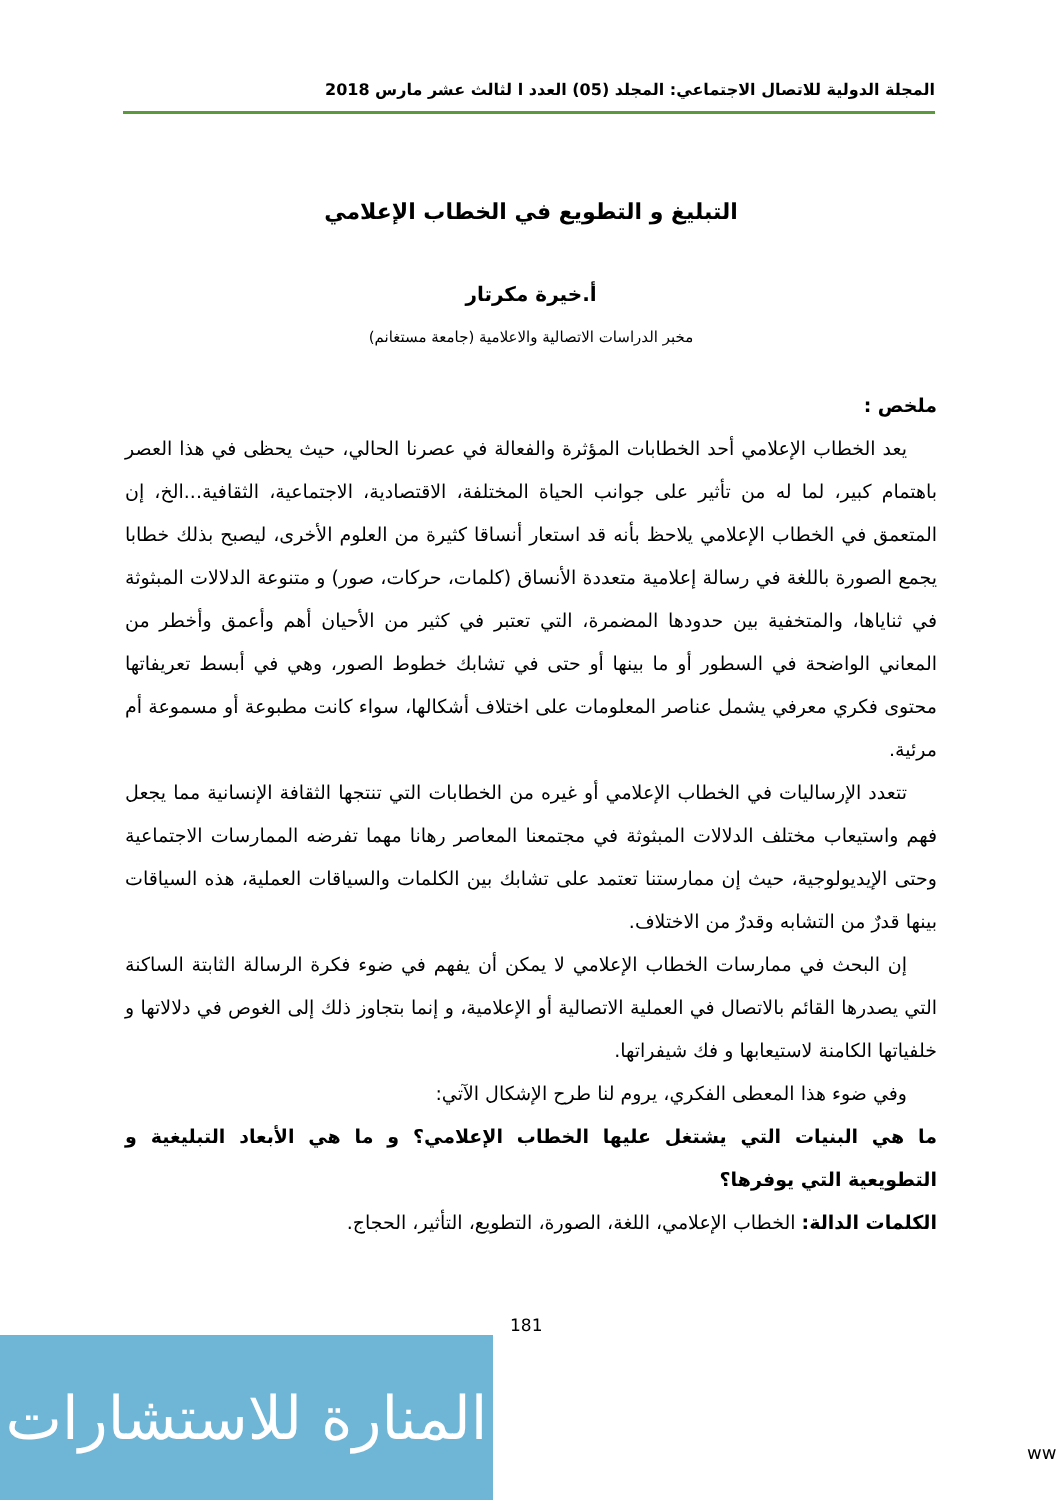المجلة الدولية للاتصال الاجتماعي: المجلد (05) العدد ا لثالث عشر مارس 2018
التبليغ و التطويع في الخطاب الإعلامي
أ.خيرة مكرتار
مخبر الدراسات الاتصالية والاعلامية (جامعة مستغانم)
ملخص :
يعد الخطاب الإعلامي أحد الخطابات المؤثرة والفعالة في عصرنا الحالي، حيث يحظى في هذا العصر باهتمام كبير، لما له من تأثير على جوانب الحياة المختلفة، الاقتصادية، الاجتماعية، الثقافية...الخ، إن المتعمق في الخطاب الإعلامي يلاحظ بأنه قد استعار أنساقا كثيرة من العلوم الأخرى، ليصبح بذلك خطابا يجمع الصورة باللغة في رسالة إعلامية متعددة الأنساق (كلمات، حركات، صور) و متنوعة الدلالات المبثوثة في ثناياها، والمتخفية بين حدودها المضمرة، التي تعتبر في كثير من الأحيان أهم وأعمق وأخطر من المعاني الواضحة في السطور أو ما بينها أو حتى في تشابك خطوط الصور، وهي في أبسط تعريفاتها محتوى فكري معرفي يشمل عناصر المعلومات على اختلاف أشكالها، سواء كانت مطبوعة أو مسموعة أم مرئية.
تتعدد الإرساليات في الخطاب الإعلامي أو غيره من الخطابات التي تنتجها الثقافة الإنسانية مما يجعل فهم واستيعاب مختلف الدلالات المبثوثة في مجتمعنا المعاصر رهانا مهما تفرضه الممارسات الاجتماعية وحتى الإيديولوجية، حيث إن ممارستنا تعتمد على تشابك بين الكلمات والسياقات العملية، هذه السياقات بينها قدرٌ من التشابه وقدرٌ من الاختلاف.
إن البحث في ممارسات الخطاب الإعلامي لا يمكن أن يفهم في ضوء فكرة الرسالة الثابتة الساكنة التي يصدرها القائم بالاتصال في العملية الاتصالية أو الإعلامية، و إنما بتجاوز ذلك إلى الغوص في دلالاتها و خلفياتها الكامنة لاستيعابها و فك شيفراتها.
وفي ضوء هذا المعطى الفكري، يروم لنا طرح الإشكال الآتي:
ما هي البنيات التي يشتغل عليها الخطاب الإعلامي؟ و ما هي الأبعاد التبليغية و التطويعية التي يوفرها؟
الكلمات الدالة: الخطاب الإعلامي، اللغة، الصورة، التطويع، التأثير، الحجاج.
181
المنارة للاستشارات
ww